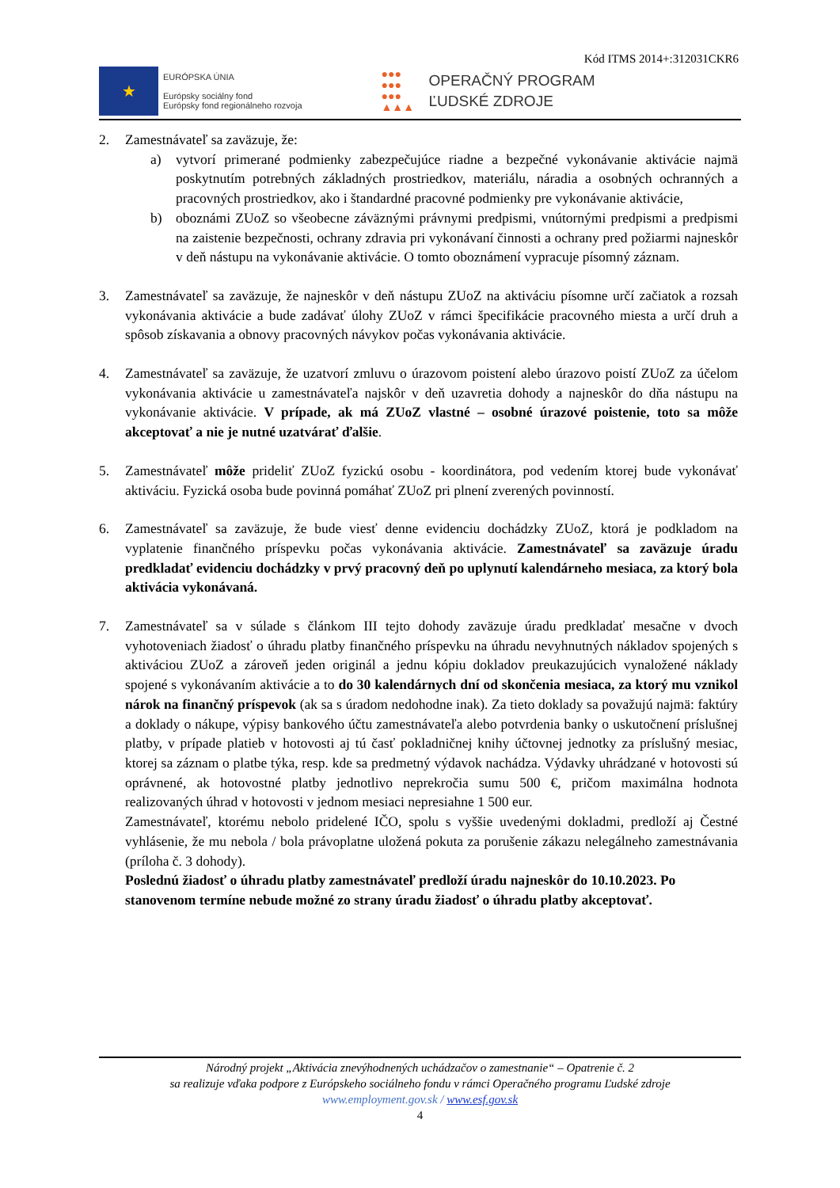Kód ITMS 2014+:312031CKR6
★
EURÓPSKA ÚNIA
Európsky sociálny fond
Európsky fond regionálneho rozvoja
●●●
●●●
●●●
▲▲▲
OPERAČNÝ PROGRAM
ĽUDSKÉ ZDROJE
2. Zamestnávateľ sa zaväzuje, že:
a) vytvorí primerané podmienky zabezpečujúce riadne a bezpečné vykonávanie aktivácie najmä poskytnutím potrebných základných prostriedkov, materiálu, náradia a osobných ochranných a pracovných prostriedkov, ako i štandardné pracovné podmienky pre vykonávanie aktivácie,
b) oboznámi ZUoZ so všeobecne záväznými právnymi predpismi, vnútornými predpismi a predpismi na zaistenie bezpečnosti, ochrany zdravia pri vykonávaní činnosti a ochrany pred požiarmi najneskôr v deň nástupu na vykonávanie aktivácie. O tomto oboznámení vypracuje písomný záznam.
3. Zamestnávateľ sa zaväzuje, že najneskôr v deň nástupu ZUoZ na aktiváciu písomne určí začiatok a rozsah vykonávania aktivácie a bude zadávať úlohy ZUoZ v rámci špecifikácie pracovného miesta a určí druh a spôsob získavania a obnovy pracovných návykov počas vykonávania aktivácie.
4. Zamestnávateľ sa zaväzuje, že uzatvorí zmluvu o úrazovom poistení alebo úrazovo poistí ZUoZ za účelom vykonávania aktivácie u zamestnávateľa najskôr v deň uzavretia dohody a najneskôr do dňa nástupu na vykonávanie aktivácie. V prípade, ak má ZUoZ vlastné – osobné úrazové poistenie, toto sa môže akceptovať a nie je nutné uzatvárať ďalšie.
5. Zamestnávateľ môže prideliť ZUoZ fyzickú osobu - koordinátora, pod vedením ktorej bude vykonávať aktiváciu. Fyzická osoba bude povinná pomáhať ZUoZ pri plnení zverených povinností.
6. Zamestnávateľ sa zaväzuje, že bude viesť denne evidenciu dochádzky ZUoZ, ktorá je podkladom na vyplatenie finančného príspevku počas vykonávania aktivácie. Zamestnávateľ sa zaväzuje úradu predkladať evidenciu dochádzky v prvý pracovný deň po uplynutí kalendárneho mesiaca, za ktorý bola aktivácia vykonávaná.
7. Zamestnávateľ sa v súlade s článkom III tejto dohody zaväzuje úradu predkladať mesačne v dvoch vyhotoveniach žiadosť o úhradu platby finančného príspevku na úhradu nevyhnutných nákladov spojených s aktiváciou ZUoZ a zároveň jeden originál a jednu kópiu dokladov preukazujúcich vynaložené náklady spojené s vykonávaním aktivácie a to do 30 kalendárnych dní od skončenia mesiaca, za ktorý mu vznikol nárok na finančný príspevok (ak sa s úradom nedohodne inak). Za tieto doklady sa považujú najmä: faktúry a doklady o nákupe, výpisy bankového účtu zamestnávateľa alebo potvrdenia banky o uskutočnení príslušnej platby, v prípade platieb v hotovosti aj tú časť pokladničnej knihy účtovnej jednotky za príslušný mesiac, ktorej sa záznam o platbe týka, resp. kde sa predmetný výdavok nachádza. Výdavky uhrádzané v hotovosti sú oprávnené, ak hotovostné platby jednotlivo neprekročia sumu 500 €, pričom maximálna hodnota realizovaných úhrad v hotovosti v jednom mesiaci nepresiahne 1 500 eur.
Zamestnávateľ, ktorému nebolo pridelené IČO, spolu s vyššie uvedenými dokladmi, predloží aj Čestné vyhlásenie, že mu nebola / bola právoplatne uložená pokuta za porušenie zákazu nelegálneho zamestnávania (príloha č. 3 dohody).
Poslednú žiadosť o úhradu platby zamestnávateľ predloží úradu najneskôr do 10.10.2023. Po stanovenom termíne nebude možné zo strany úradu žiadosť o úhradu platby akceptovať.
Národný projekt „Aktivácia znevýhodnených uchádzačov o zamestnanie“ – Opatrenie č. 2
sa realizuje vďaka podpore z Európskeho sociálneho fondu v rámci Operačného programu Ľudské zdroje
www.employment.gov.sk / www.esf.gov.sk
4